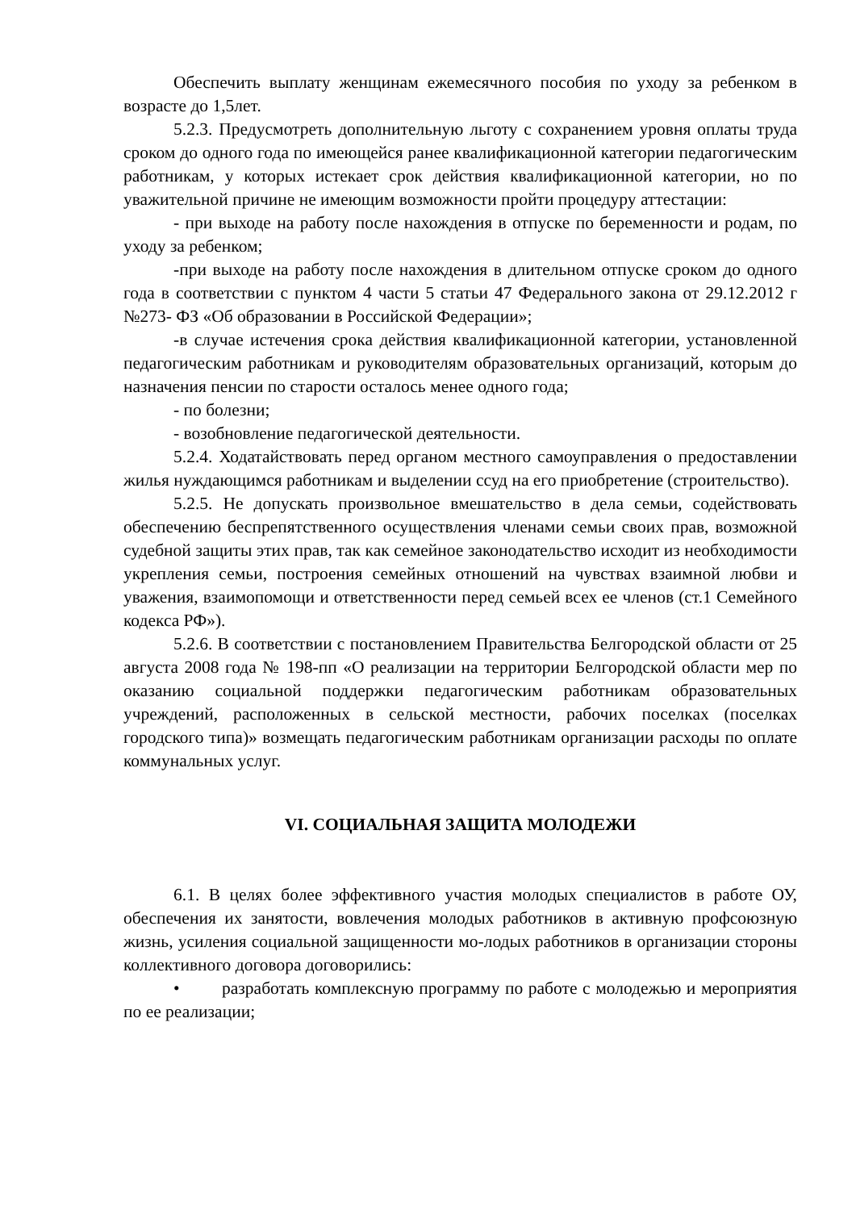Обеспечить выплату женщинам ежемесячного пособия по уходу за ребенком в возрасте до 1,5лет.
5.2.3. Предусмотреть дополнительную льготу с сохранением уровня оплаты труда сроком до одного года по имеющейся ранее квалификационной категории педагогическим работникам, у которых истекает срок действия квалификационной категории, но по уважительной причине не имеющим возможности пройти процедуру аттестации:
- при выходе на работу после нахождения в отпуске по беременности и родам, по уходу за ребенком;
-при выходе на работу после нахождения в длительном отпуске сроком до одного года в соответствии с пунктом 4 части 5 статьи 47 Федерального закона от 29.12.2012 г №273- ФЗ «Об образовании в Российской Федерации»;
-в случае истечения срока действия квалификационной категории, установленной педагогическим работникам и руководителям образовательных организаций, которым до назначения пенсии по старости осталось менее одного года;
- по болезни;
- возобновление педагогической деятельности.
5.2.4. Ходатайствовать перед органом местного самоуправления о предоставлении жилья нуждающимся работникам и выделении ссуд на его приобретение (строительство).
5.2.5. Не допускать произвольное вмешательство в дела семьи, содействовать обеспечению беспрепятственного осуществления членами семьи своих прав, возможной судебной защиты этих прав, так как семейное законодательство исходит из необходимости укрепления семьи, построения семейных отношений на чувствах взаимной любви и уважения, взаимопомощи и ответственности перед семьей всех ее членов (ст.1 Семейного кодекса РФ»).
5.2.6. В соответствии с постановлением Правительства Белгородской области от 25 августа 2008 года № 198-пп «О реализации на территории Белгородской области мер по оказанию социальной поддержки педагогическим работникам образовательных учреждений, расположенных в сельской местности, рабочих поселках (поселках городского типа)» возмещать педагогическим работникам организации расходы по оплате коммунальных услуг.
VI. СОЦИАЛЬНАЯ ЗАЩИТА МОЛОДЕЖИ
6.1. В целях более эффективного участия молодых специалистов в работе ОУ, обеспечения их занятости, вовлечения молодых работников в активную профсоюзную жизнь, усиления социальной защищенности мо-лодых работников в организации стороны коллективного договора договорились:
• разработать комплексную программу по работе с молодежью и мероприятия по ее реализации;